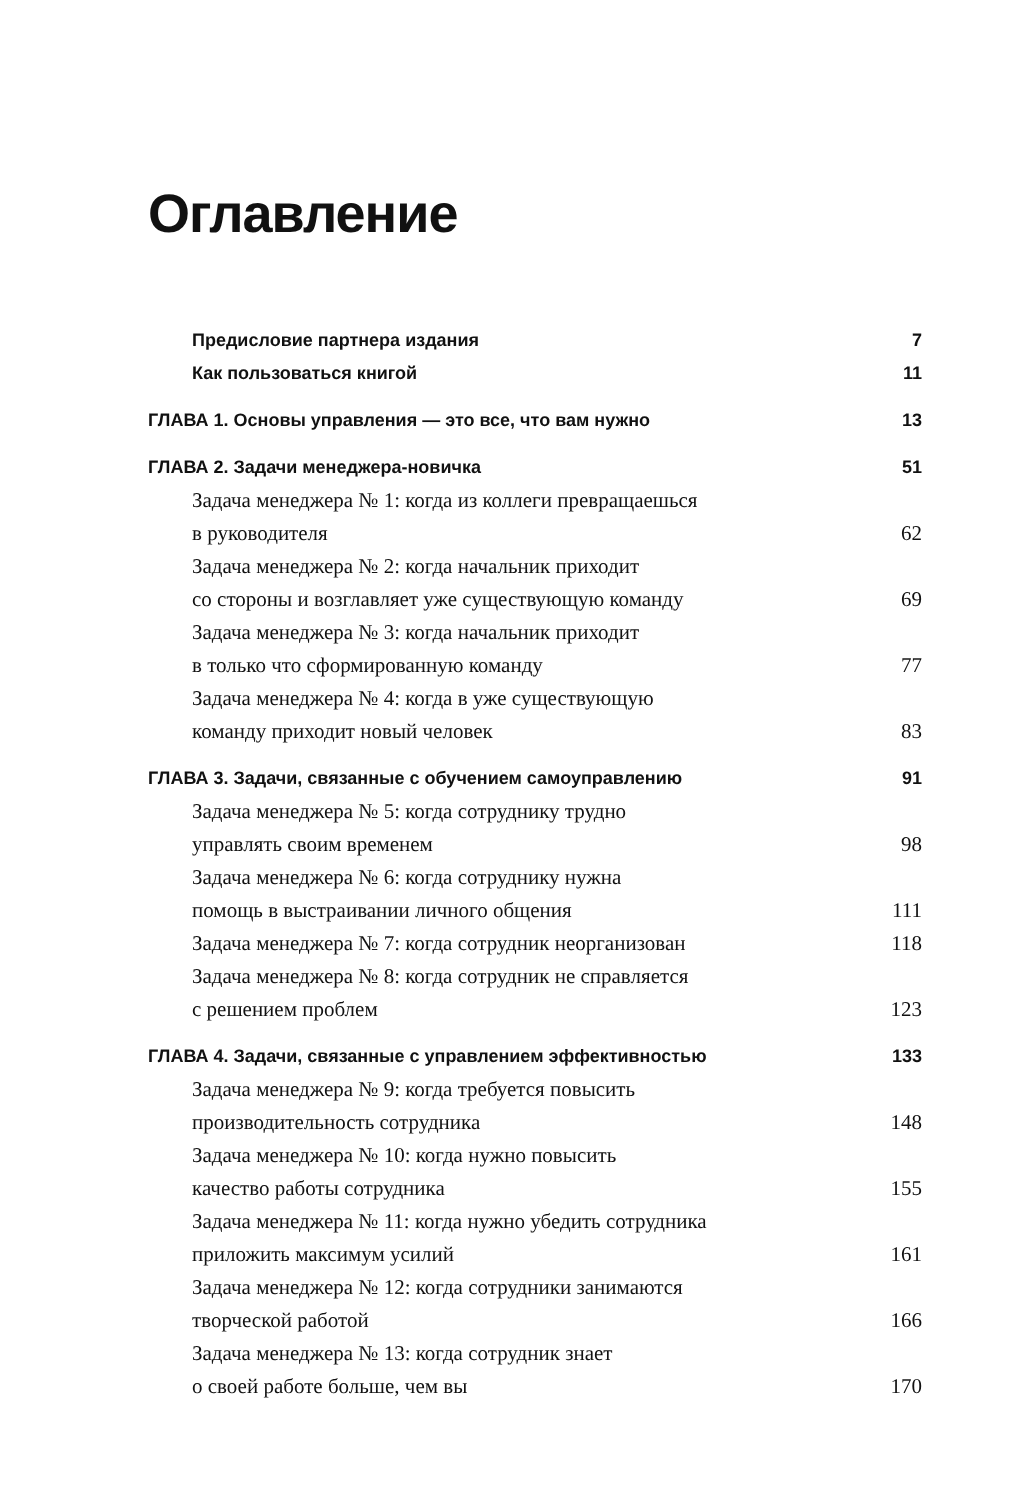Оглавление
Предисловие партнера издания 7
Как пользоваться книгой 11
ГЛАВА 1. Основы управления — это все, что вам нужно 13
ГЛАВА 2. Задачи менеджера-новичка 51
Задача менеджера № 1: когда из коллеги превращаешься
в руководителя 62
Задача менеджера № 2: когда начальник приходит
со стороны и возглавляет уже существующую команду 69
Задача менеджера № 3: когда начальник приходит
в только что сформированную команду 77
Задача менеджера № 4: когда в уже существующую
команду приходит новый человек 83
ГЛАВА 3. Задачи, связанные с обучением самоуправлению 91
Задача менеджера № 5: когда сотруднику трудно
управлять своим временем 98
Задача менеджера № 6: когда сотруднику нужна
помощь в выстраивании личного общения 111
Задача менеджера № 7: когда сотрудник неорганизован 118
Задача менеджера № 8: когда сотрудник не справляется
с решением проблем 123
ГЛАВА 4. Задачи, связанные с управлением эффективностью 133
Задача менеджера № 9: когда требуется повысить
производительность сотрудника 148
Задача менеджера № 10: когда нужно повысить
качество работы сотрудника 155
Задача менеджера № 11: когда нужно убедить сотрудника
приложить максимум усилий 161
Задача менеджера № 12: когда сотрудники занимаются
творческой работой 166
Задача менеджера № 13: когда сотрудник знает
о своей работе больше, чем вы 170